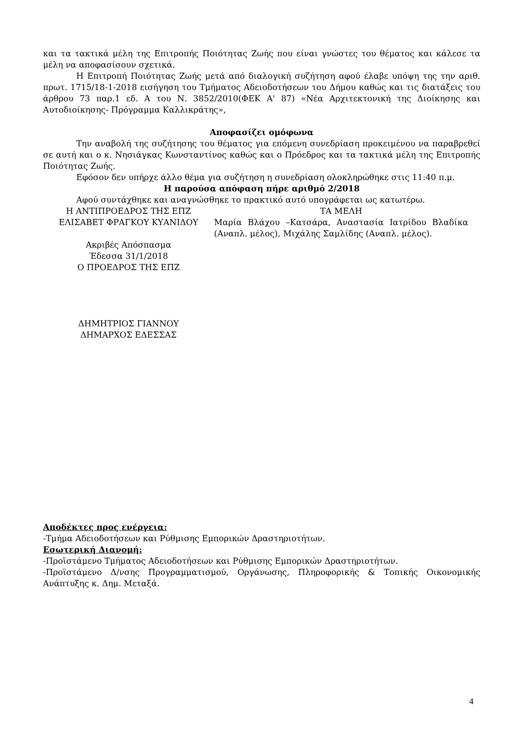και τα τακτικά μέλη της Επιτροπής Ποιότητας Ζωής που είναι γνώστες του θέματος και κάλεσε τα μέλη να αποφασίσουν σχετικά.
Η Επιτροπή Ποιότητας Ζωής μετά από διαλογική συζήτηση αφού έλαβε υπόψη της την αριθ. πρωτ. 1715/18-1-2018 εισήγηση του Τμήματος Αδειοδοτήσεων του Δήμου καθώς και τις διατάξεις του άρθρου 73 παρ.1 εδ. Α του Ν. 3852/2010(ΦΕΚ Α' 87) «Νέα Αρχιτεκτονική της Διοίκησης και Αυτοδιοίκησης- Πρόγραμμα Καλλικράτης»,
Αποφασίζει ομόφωνα
Την αναβολή της συζήτησης του θέματος για επόμενη συνεδρίαση προκειμένου να παραβρεθεί σε αυτή και ο κ. Νησιάγκας Κωνσταντίνος καθώς και ο Πρόεδρος και τα τακτικά μέλη της Επιτροπής Ποιότητας Ζωής.
Εφόσον δεν υπήρχε άλλο θέμα για συζήτηση η συνεδρίαση ολοκληρώθηκε στις 11:40 π.μ.
Η παρούσα απόφαση πήρε αριθμό 2/2018
Αφού συντάχθηκε και αναγνώσθηκε το πρακτικό αυτό υπογράφεται ως κατωτέρω.
Η ΑΝΤΙΠΡΟΕΔΡΟΣ ΤΗΣ ΕΠΖ
ΕΛΙΣΑΒΕΤ ΦΡΑΓΚΟΥ ΚΥΑΝΙΔΟΥ
Ακριβές Απόσπασμα
Έδεσσα 31/1/2018
Ο ΠΡΟΕΔΡΟΣ ΤΗΣ ΕΠΖ
ΔΗΜΗΤΡΙΟΣ ΓΙΑΝΝΟΥ
ΔΗΜΑΡΧΟΣ ΕΔΕΣΣΑΣ
ΤΑ ΜΕΛΗ
Μαρία Βλάχου –Κατσάρα, Αναστασία Ιατρίδου Βλαδίκα (Αναπλ. μέλος), Μιχάλης Σαμλίδης (Αναπλ. μέλος).
Αποδέκτες προς ενέργεια:
-Τμήμα Αδειοδοτήσεων και Ρύθμισης Εμπορικών Δραστηριοτήτων.
Εσωτερική Διανομή:
-Προϊστάμενο Τμήματος Αδειοδοτήσεων και Ρύθμισης Εμπορικών Δραστηριοτήτων.
-Προϊστάμενο Δ/νσης Προγραμματισμού, Οργάνωσης, Πληροφορικής & Τοπικής Οικονομικής Ανάπτυξης κ. Δημ. Μεταξά.
4